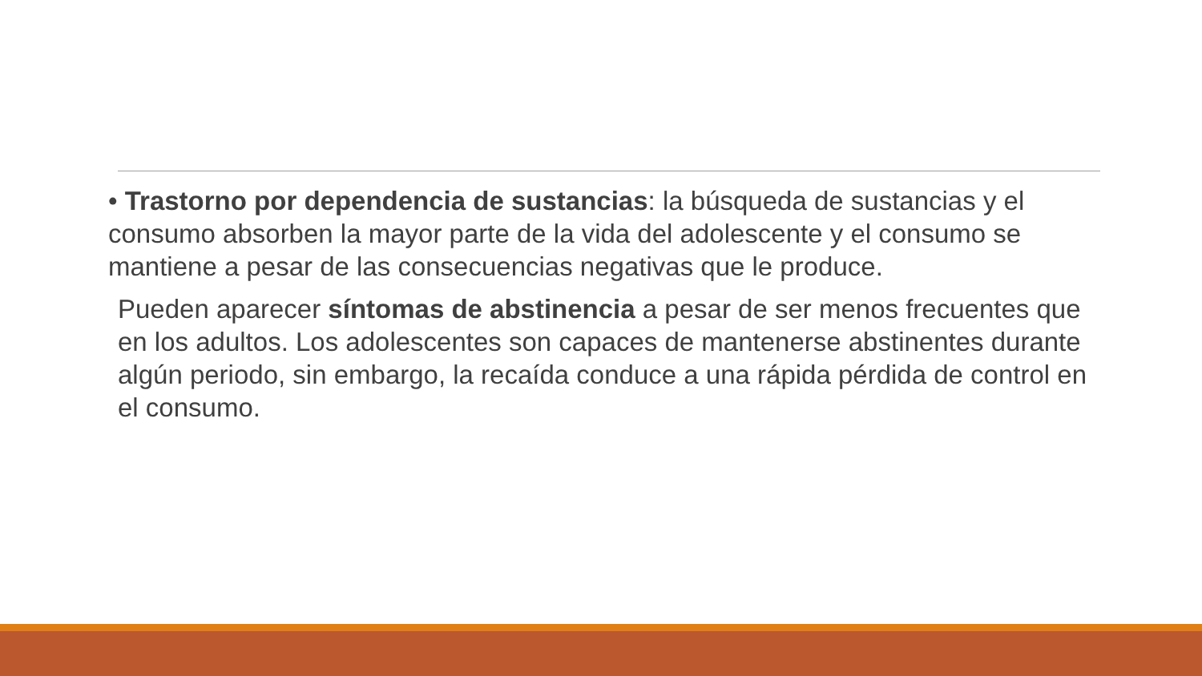• Trastorno por dependencia de sustancias: la búsqueda de sustancias y el consumo absorben la mayor parte de la vida del adolescente y el consumo se mantiene a pesar de las consecuencias negativas que le produce.
Pueden aparecer síntomas de abstinencia a pesar de ser menos frecuentes que en los adultos. Los adolescentes son capaces de mantenerse abstinentes durante algún periodo, sin embargo, la recaída conduce a una rápida pérdida de control en el consumo.